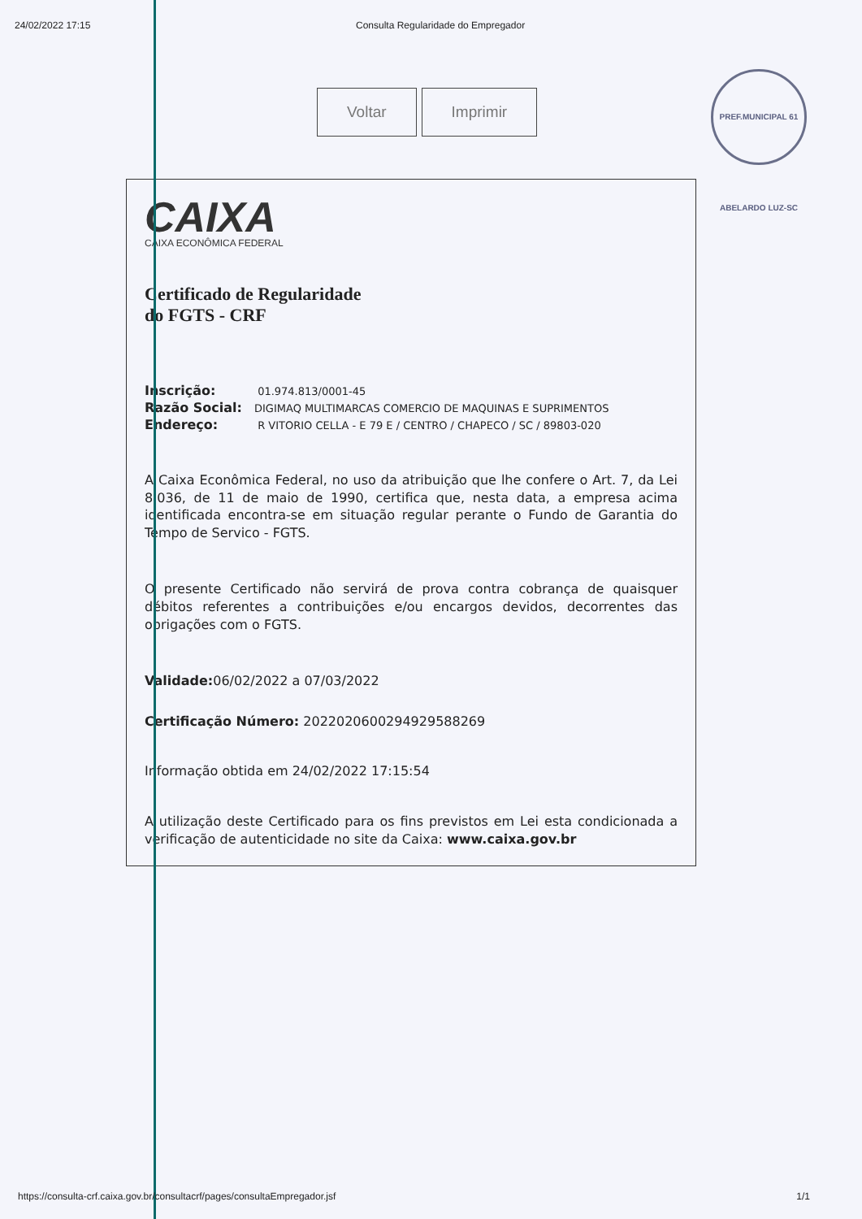24/02/2022 17:15 Consulta Regularidade do Empregador
PREF.MUNICIPAL 61 ABELARDO LUZ-SC
Voltar Imprimir
CAIXA
CAIXA ECONÔMICA FEDERAL
Certificado de Regularidade
do FGTS - CRF
Inscrição: 01.974.813/0001-45
Razão Social: DIGIMAQ MULTIMARCAS COMERCIO DE MAQUINAS E SUPRIMENTOS
Endereço: R VITORIO CELLA - E 79 E / CENTRO / CHAPECO / SC / 89803-020
A Caixa Econômica Federal, no uso da atribuição que lhe confere o Art. 7, da Lei 8.036, de 11 de maio de 1990, certifica que, nesta data, a empresa acima identificada encontra-se em situação regular perante o Fundo de Garantia do Tempo de Servico - FGTS.
O presente Certificado não servirá de prova contra cobrança de quaisquer débitos referentes a contribuições e/ou encargos devidos, decorrentes das obrigações com o FGTS.
Validade: 06/02/2022 a 07/03/2022
Certificação Número: 2022020600294929588269
Informação obtida em 24/02/2022 17:15:54
A utilização deste Certificado para os fins previstos em Lei esta condicionada a verificação de autenticidade no site da Caixa: www.caixa.gov.br
https://consulta-crf.caixa.gov.br/consultacrf/pages/consultaEmpregador.jsf 1/1